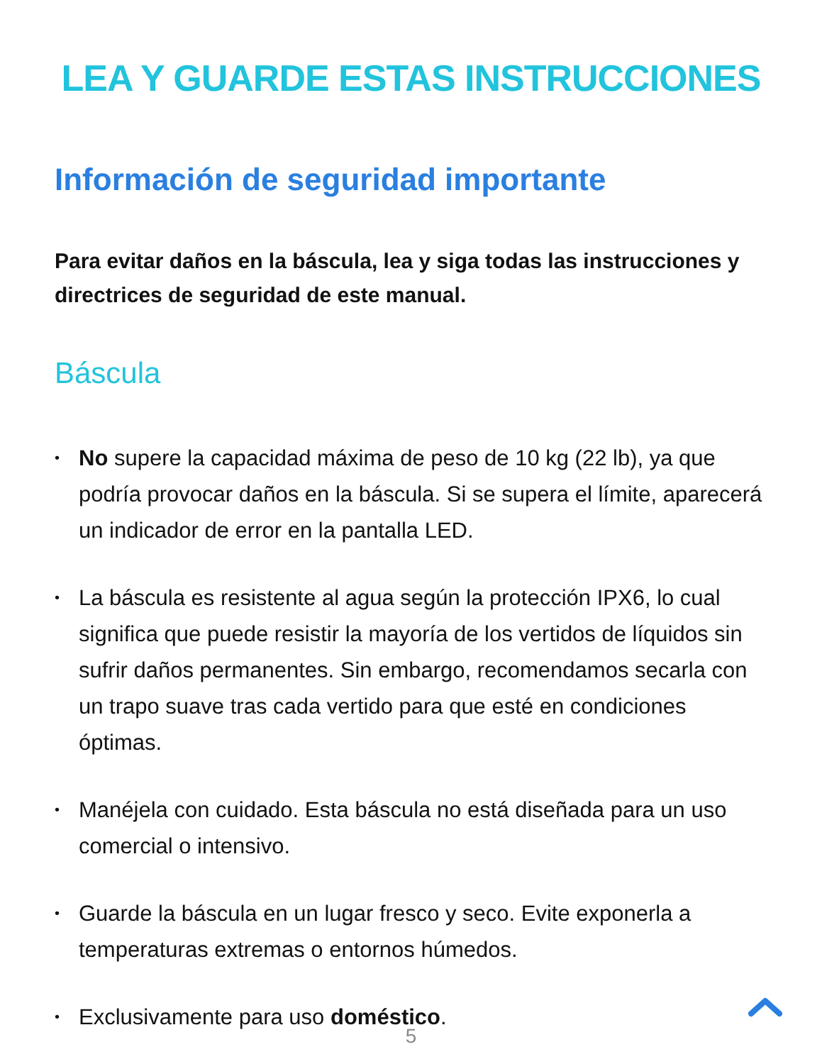LEA Y GUARDE ESTAS INSTRUCCIONES
Información de seguridad importante
Para evitar daños en la báscula, lea y siga todas las instrucciones y directrices de seguridad de este manual.
Báscula
• No supere la capacidad máxima de peso de 10 kg (22 lb), ya que podría provocar daños en la báscula. Si se supera el límite, aparecerá un indicador de error en la pantalla LED.
• La báscula es resistente al agua según la protección IPX6, lo cual significa que puede resistir la mayoría de los vertidos de líquidos sin sufrir daños permanentes. Sin embargo, recomendamos secarla con un trapo suave tras cada vertido para que esté en condiciones óptimas.
• Manéjela con cuidado. Esta báscula no está diseñada para un uso comercial o intensivo.
• Guarde la báscula en un lugar fresco y seco. Evite exponerla a temperaturas extremas o entornos húmedos.
• Exclusivamente para uso doméstico.
5